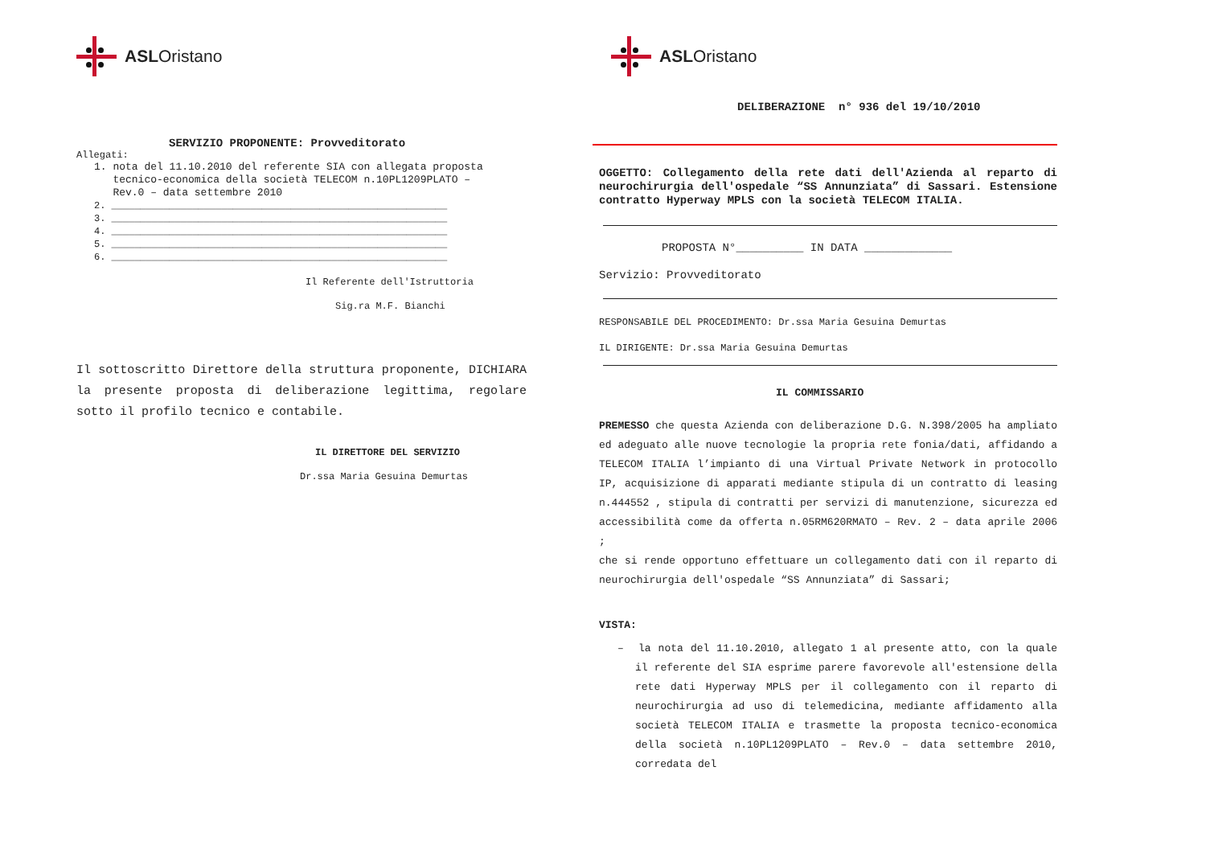ASLOristano
SERVIZIO PROPONENTE: Provveditorato
Allegati:
1. nota del 11.10.2010 del referente SIA con allegata proposta
tecnico-economica della società TELECOM n.10PL1209PLATO –
Rev.0 – data settembre 2010
2. __________________________________________________________
3. __________________________________________________________
4. __________________________________________________________
5. __________________________________________________________
6. __________________________________________________________
Il Referente dell'Istruttoria
Sig.ra M.F. Bianchi
Il sottoscritto Direttore della struttura proponente, DICHIARA la presente proposta di deliberazione legittima, regolare sotto il profilo tecnico e contabile.
IL DIRETTORE DEL SERVIZIO
Dr.ssa Maria Gesuina Demurtas
ASLOristano
DELIBERAZIONE n° 936 del 19/10/2010
OGGETTO: Collegamento della rete dati dell'Azienda al reparto di neurochirurgia dell'ospedale “SS Annunziata” di Sassari. Estensione contratto Hyperway MPLS con la società TELECOM ITALIA.
PROPOSTA N°__________ IN DATA _____________
Servizio: Provveditorato
RESPONSABILE DEL PROCEDIMENTO: Dr.ssa Maria Gesuina Demurtas
IL DIRIGENTE: Dr.ssa Maria Gesuina Demurtas
IL COMMISSARIO
PREMESSO che questa Azienda con deliberazione D.G. N.398/2005 ha ampliato ed adeguato alle nuove tecnologie la propria rete fonia/dati, affidando a TELECOM ITALIA l’impianto di una Virtual Private Network in protocollo IP, acquisizione di apparati mediante stipula di un contratto di leasing n.444552 , stipula di contratti per servizi di manutenzione, sicurezza ed accessibilità come da offerta n.05RM620RMATO – Rev. 2 – data aprile 2006 ;
che si rende opportuno effettuare un collegamento dati con il reparto di neurochirurgia dell'ospedale “SS Annunziata” di Sassari;
VISTA:
– la nota del 11.10.2010, allegato 1 al presente atto, con la quale il referente del SIA esprime parere favorevole all'estensione della rete dati Hyperway MPLS per il collegamento con il reparto di neurochirurgia ad uso di telemedicina, mediante affidamento alla società TELECOM ITALIA e trasmette la proposta tecnico-economica della società n.10PL1209PLATO – Rev.0 – data settembre 2010, corredata del